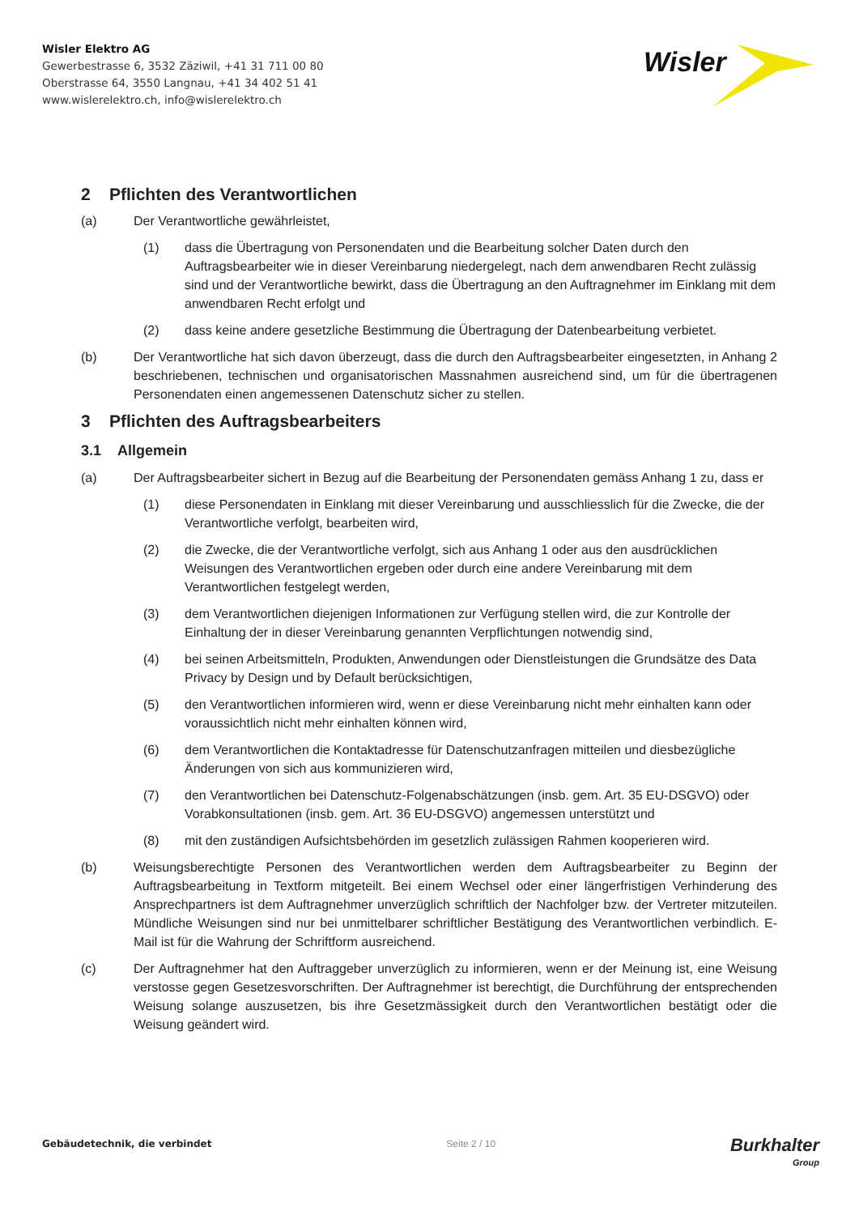Wisler Elektro AG
Gewerbestrasse 6, 3532 Zäziwil, +41 31 711 00 80
Oberstrasse 64, 3550 Langnau, +41 34 402 51 41
www.wislerelektro.ch, info@wislerelektro.ch
Wisler
2 Pflichten des Verantwortlichen
(a) Der Verantwortliche gewährleistet,
(1) dass die Übertragung von Personendaten und die Bearbeitung solcher Daten durch den Auftragsbearbeiter wie in dieser Vereinbarung niedergelegt, nach dem anwendbaren Recht zulässig sind und der Verantwortliche bewirkt, dass die Übertragung an den Auftragnehmer im Einklang mit dem anwendbaren Recht erfolgt und
(2) dass keine andere gesetzliche Bestimmung die Übertragung der Datenbearbeitung verbietet.
(b) Der Verantwortliche hat sich davon überzeugt, dass die durch den Auftragsbearbeiter eingesetzten, in Anhang 2 beschriebenen, technischen und organisatorischen Massnahmen ausreichend sind, um für die übertragenen Personendaten einen angemessenen Datenschutz sicher zu stellen.
3 Pflichten des Auftragsbearbeiters
3.1 Allgemein
(a) Der Auftragsbearbeiter sichert in Bezug auf die Bearbeitung der Personendaten gemäss Anhang 1 zu, dass er
(1) diese Personendaten in Einklang mit dieser Vereinbarung und ausschliesslich für die Zwecke, die der Verantwortliche verfolgt, bearbeiten wird,
(2) die Zwecke, die der Verantwortliche verfolgt, sich aus Anhang 1 oder aus den ausdrücklichen Weisungen des Verantwortlichen ergeben oder durch eine andere Vereinbarung mit dem Verantwortlichen festgelegt werden,
(3) dem Verantwortlichen diejenigen Informationen zur Verfügung stellen wird, die zur Kontrolle der Einhaltung der in dieser Vereinbarung genannten Verpflichtungen notwendig sind,
(4) bei seinen Arbeitsmitteln, Produkten, Anwendungen oder Dienstleistungen die Grundsätze des Data Privacy by Design und by Default berücksichtigen,
(5) den Verantwortlichen informieren wird, wenn er diese Vereinbarung nicht mehr einhalten kann oder voraussichtlich nicht mehr einhalten können wird,
(6) dem Verantwortlichen die Kontaktadresse für Datenschutzanfragen mitteilen und diesbezügliche Änderungen von sich aus kommunizieren wird,
(7) den Verantwortlichen bei Datenschutz-Folgenabschätzungen (insb. gem. Art. 35 EU-DSGVO) oder Vorabkonsultationen (insb. gem. Art. 36 EU-DSGVO) angemessen unterstützt und
(8) mit den zuständigen Aufsichtsbehörden im gesetzlich zulässigen Rahmen kooperieren wird.
(b) Weisungsberechtigte Personen des Verantwortlichen werden dem Auftragsbearbeiter zu Beginn der Auftragsbearbeitung in Textform mitgeteilt. Bei einem Wechsel oder einer längerfristigen Verhinderung des Ansprechpartners ist dem Auftragnehmer unverzüglich schriftlich der Nachfolger bzw. der Vertreter mitzuteilen. Mündliche Weisungen sind nur bei unmittelbarer schriftlicher Bestätigung des Verantwortlichen verbindlich. E-Mail ist für die Wahrung der Schriftform ausreichend.
(c) Der Auftragnehmer hat den Auftraggeber unverzüglich zu informieren, wenn er der Meinung ist, eine Weisung verstosse gegen Gesetzesvorschriften. Der Auftragnehmer ist berechtigt, die Durchführung der entsprechenden Weisung solange auszusetzen, bis ihre Gesetzmässigkeit durch den Verantwortlichen bestätigt oder die Weisung geändert wird.
Gebäudetechnik, die verbindet Seite 2 / 10 Burkhalter
Group